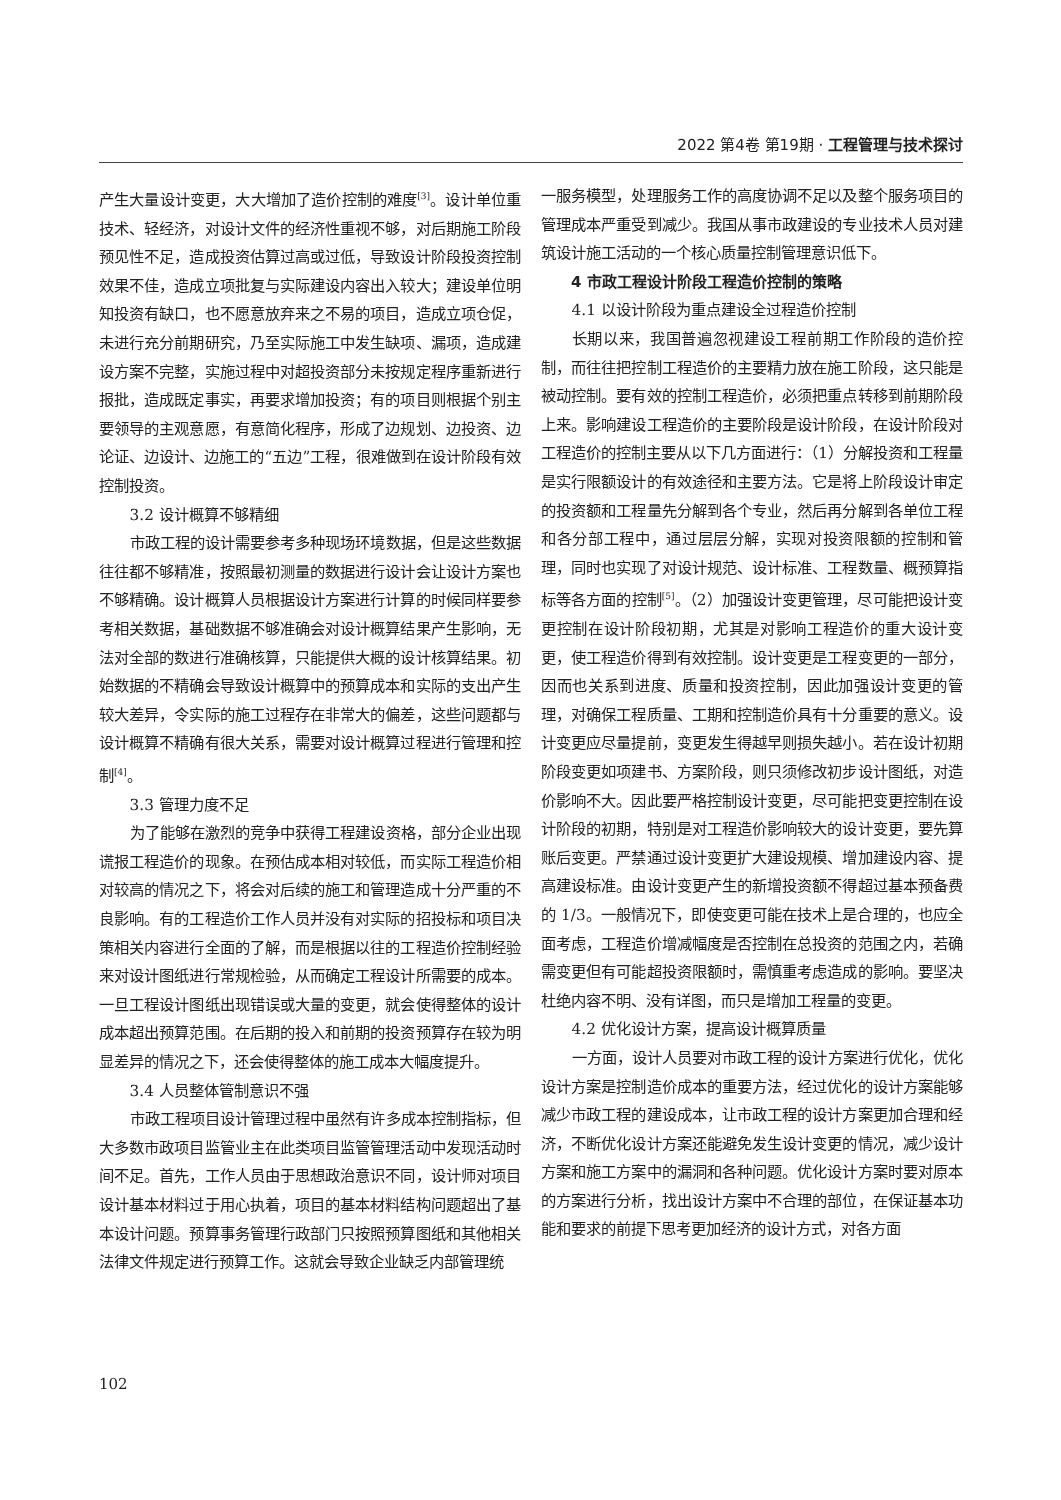2022 第4卷 第19期 · 工程管理与技术探讨
产生大量设计变更，大大增加了造价控制的难度<sup>[3]</sup>。设计单位重技术、轻经济，对设计文件的经济性重视不够，对后期施工阶段预见性不足，造成投资估算过高或过低，导致设计阶段投资控制效果不佳，造成立项批复与实际建设内容出入较大；建设单位明知投资有缺口，也不愿意放弃来之不易的项目，造成立项仓促，未进行充分前期研究，乃至实际施工中发生缺项、漏项，造成建设方案不完整，实施过程中对超投资部分未按规定程序重新进行报批，造成既定事实，再要求增加投资；有的项目则根据个别主要领导的主观意愿，有意简化程序，形成了边规划、边投资、边论证、边设计、边施工的“五边”工程，很难做到在设计阶段有效控制投资。
3.2 设计概算不够精细
市政工程的设计需要参考多种现场环境数据，但是这些数据往往都不够精准，按照最初测量的数据进行设计会让设计方案也不够精确。设计概算人员根据设计方案进行计算的时候同样要参考相关数据，基础数据不够准确会对设计概算结果产生影响，无法对全部的数进行准确核算，只能提供大概的设计核算结果。初始数据的不精确会导致设计概算中的预算成本和实际的支出产生较大差异，令实际的施工过程存在非常大的偏差，这些问题都与设计概算不精确有很大关系，需要对设计概算过程进行管理和控制<sup>[4]</sup>。
3.3 管理力度不足
为了能够在激烈的竞争中获得工程建设资格，部分企业出现谎报工程造价的现象。在预估成本相对较低，而实际工程造价相对较高的情况之下，将会对后续的施工和管理造成十分严重的不良影响。有的工程造价工作人员并没有对实际的招投标和项目决策相关内容进行全面的了解，而是根据以往的工程造价控制经验来对设计图纸进行常规检验，从而确定工程设计所需要的成本。一旦工程设计图纸出现错误或大量的变更，就会使得整体的设计成本超出预算范围。在后期的投入和前期的投资预算存在较为明显差异的情况之下，还会使得整体的施工成本大幅度提升。
3.4 人员整体管制意识不强
市政工程项目设计管理过程中虽然有许多成本控制指标，但大多数市政项目监管业主在此类项目监管管理活动中发现活动时间不足。首先，工作人员由于思想政治意识不同，设计师对项目设计基本材料过于用心执着，项目的基本材料结构问题超出了基本设计问题。预算事务管理行政部门只按照预算图纸和其他相关法律文件规定进行预算工作。这就会导致企业缺乏内部管理统
一服务模型，处理服务工作的高度协调不足以及整个服务项目的管理成本严重受到减少。我国从事市政建设的专业技术人员对建筑设计施工活动的一个核心质量控制管理意识低下。
4 市政工程设计阶段工程造价控制的策略
4.1 以设计阶段为重点建设全过程造价控制
长期以来，我国普遍忽视建设工程前期工作阶段的造价控制，而往往把控制工程造价的主要精力放在施工阶段，这只能是被动控制。要有效的控制工程造价，必须把重点转移到前期阶段上来。影响建设工程造价的主要阶段是设计阶段，在设计阶段对工程造价的控制主要从以下几方面进行：（1）分解投资和工程量是实行限额设计的有效途径和主要方法。它是将上阶段设计审定的投资额和工程量先分解到各个专业，然后再分解到各单位工程和各分部工程中，通过层层分解，实现对投资限额的控制和管理，同时也实现了对设计规范、设计标准、工程数量、概预算指标等各方面的控制<sup>[5]</sup>。（2）加强设计变更管理，尽可能把设计变更控制在设计阶段初期，尤其是对影响工程造价的重大设计变更，使工程造价得到有效控制。设计变更是工程变更的一部分，因而也关系到进度、质量和投资控制，因此加强设计变更的管理，对确保工程质量、工期和控制造价具有十分重要的意义。设计变更应尽量提前，变更发生得越早则损失越小。若在设计初期阶段变更如项建书、方案阶段，则只须修改初步设计图纸，对造价影响不大。因此要严格控制设计变更，尽可能把变更控制在设计阶段的初期，特别是对工程造价影响较大的设计变更，要先算账后变更。严禁通过设计变更扩大建设规模、增加建设内容、提高建设标准。由设计变更产生的新增投资额不得超过基本预备费的 1/3。一般情况下，即使变更可能在技术上是合理的，也应全面考虑，工程造价增减幅度是否控制在总投资的范围之内，若确需变更但有可能超投资限额时，需慎重考虑造成的影响。要坚决杜绝内容不明、没有详图，而只是增加工程量的变更。
4.2 优化设计方案，提高设计概算质量
一方面，设计人员要对市政工程的设计方案进行优化，优化设计方案是控制造价成本的重要方法，经过优化的设计方案能够减少市政工程的建设成本，让市政工程的设计方案更加合理和经济，不断优化设计方案还能避免发生设计变更的情况，减少设计方案和施工方案中的漏洞和各种问题。优化设计方案时要对原本的方案进行分析，找出设计方案中不合理的部位，在保证基本功能和要求的前提下思考更加经济的设计方式，对各方面
102